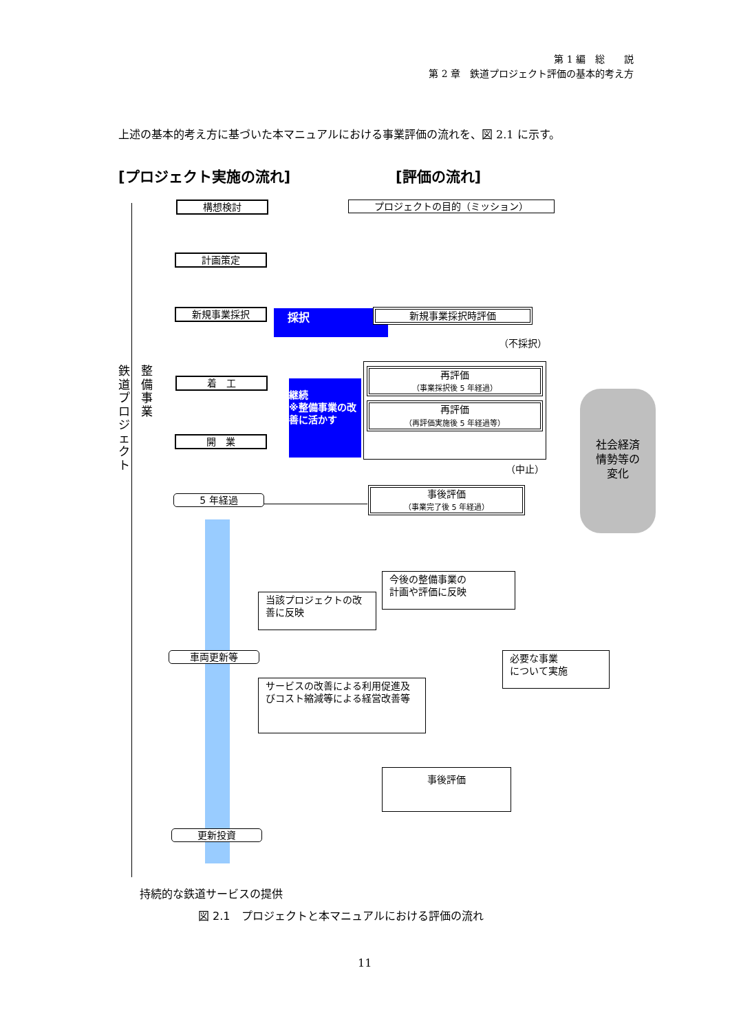第 1 編　総　　説
第 2 章　鉄道プロジェクト評価の基本的考え方
上述の基本的考え方に基づいた本マニュアルにおける事業評価の流れを、図 2.1 に示す。
[プロジェクト実施の流れ] [評価の流れ]
鉄道プロジェクト
整備事業
構想検討
計画策定
新規事業採択
着　工
開　業
5 年経過
車両更新等
更新投資
持続的な鉄道サービスの提供
プロジェクトの目的（ミッション）
採択 新規事業採択時評価
（不採択）
継続
※整備事業の改善に活かす
再評価
（事業採択後 5 年経過）
再評価
（再評価実施後 5 年経過等）
（中止）
社会経済
情勢等の
変化
事後評価
（事業完了後 5 年経過）
今後の整備事業の
計画や評価に反映
当該プロジェクトの改善に反映
必要な事業
について実施
サービスの改善による利用促進及びコスト縮減等による経営改善等
事後評価
図 2.1　プロジェクトと本マニュアルにおける評価の流れ
11